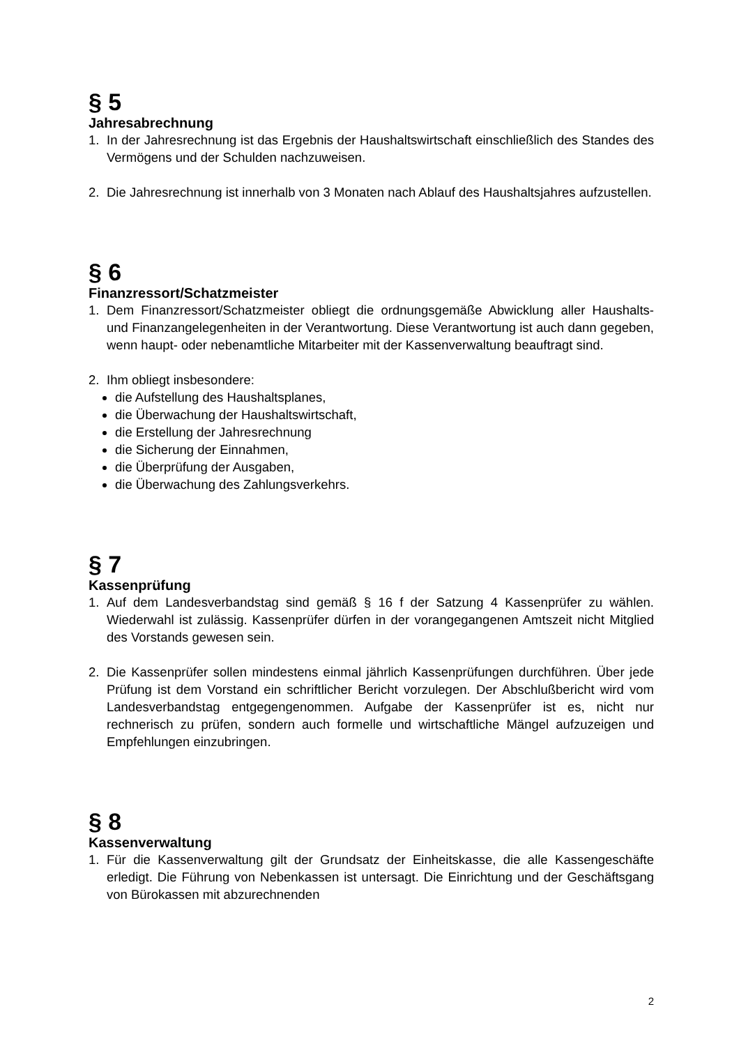§ 5
Jahresabrechnung
1. In der Jahresrechnung ist das Ergebnis der Haushaltswirtschaft einschließlich des Standes des Vermögens und der Schulden nachzuweisen.
2. Die Jahresrechnung ist innerhalb von 3 Monaten nach Ablauf des Haushaltsjahres aufzustellen.
§ 6
Finanzressort/Schatzmeister
1. Dem Finanzressort/Schatzmeister obliegt die ordnungsgemäße Abwicklung aller Haushalts- und Finanzangelegenheiten in der Verantwortung. Diese Verantwortung ist auch dann gegeben, wenn haupt- oder nebenamtliche Mitarbeiter mit der Kassenverwaltung beauftragt sind.
2. Ihm obliegt insbesondere:
die Aufstellung des Haushaltsplanes,
die Überwachung der Haushaltswirtschaft,
die Erstellung der Jahresrechnung
die Sicherung der Einnahmen,
die Überprüfung der Ausgaben,
die Überwachung des Zahlungsverkehrs.
§ 7
Kassenprüfung
1. Auf dem Landesverbandstag sind gemäß § 16 f der Satzung 4 Kassenprüfer zu wählen. Wiederwahl ist zulässig. Kassenprüfer dürfen in der vorangegangenen Amtszeit nicht Mitglied des Vorstands gewesen sein.
2. Die Kassenprüfer sollen mindestens einmal jährlich Kassenprüfungen durchführen. Über jede Prüfung ist dem Vorstand ein schriftlicher Bericht vorzulegen. Der Abschlußbericht wird vom Landesverbandstag entgegengenommen. Aufgabe der Kassenprüfer ist es, nicht nur rechnerisch zu prüfen, sondern auch formelle und wirtschaftliche Mängel aufzuzeigen und Empfehlungen einzubringen.
§ 8
Kassenverwaltung
1. Für die Kassenverwaltung gilt der Grundsatz der Einheitskasse, die alle Kassengeschäfte erledigt. Die Führung von Nebenkassen ist untersagt. Die Einrichtung und der Geschäftsgang von Bürokassen mit abzurechnenden
2